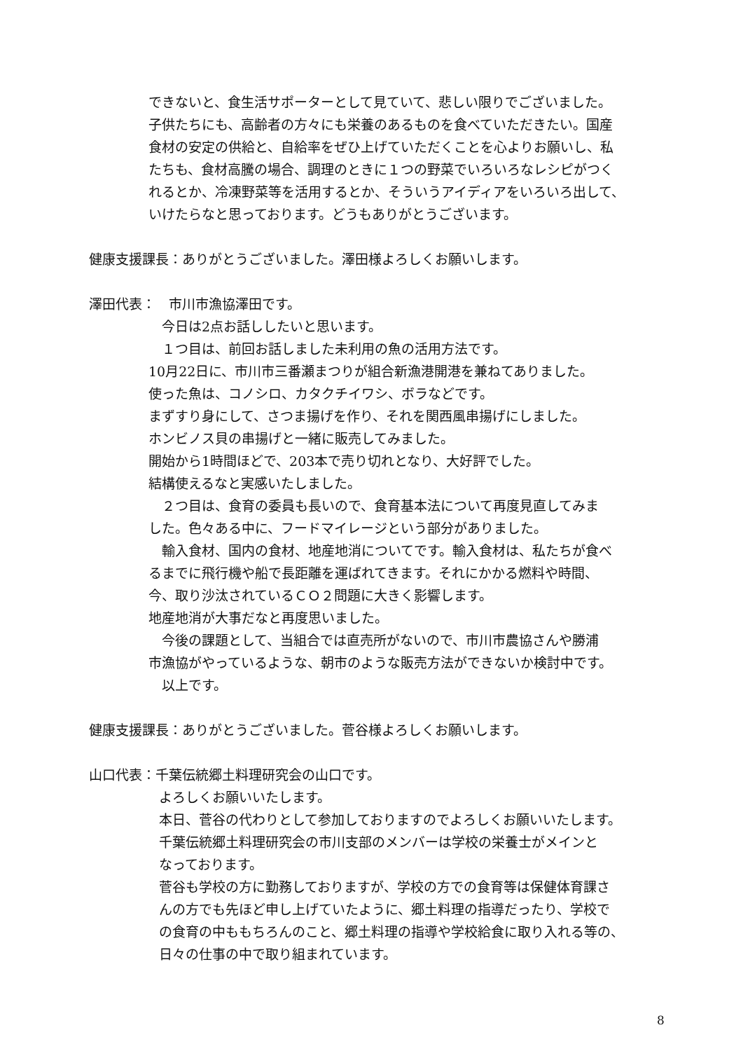できないと、食生活サポーターとして見ていて、悲しい限りでございました。
子供たちにも、高齢者の方々にも栄養のあるものを食べていただきたい。国産
食材の安定の供給と、自給率をぜひ上げていただくことを心よりお願いし、私
たちも、食材高騰の場合、調理のときに１つの野菜でいろいろなレシピがつく
れるとか、冷凍野菜等を活用するとか、そういうアイディアをいろいろ出して、
いけたらなと思っております。どうもありがとうございます。
健康支援課長：ありがとうございました。澤田様よろしくお願いします。
澤田代表：　市川市漁協澤田です。
　今日は2点お話ししたいと思います。
　１つ目は、前回お話しました未利用の魚の活用方法です。
10月22日に、市川市三番瀬まつりが組合新漁港開港を兼ねてありました。
使った魚は、コノシロ、カタクチイワシ、ボラなどです。
まずすり身にして、さつま揚げを作り、それを関西風串揚げにしました。
ホンビノス貝の串揚げと一緒に販売してみました。
開始から1時間ほどで、203本で売り切れとなり、大好評でした。
結構使えるなと実感いたしました。
　２つ目は、食育の委員も長いので、食育基本法について再度見直してみま
した。色々ある中に、フードマイレージという部分がありました。
　輸入食材、国内の食材、地産地消についてです。輸入食材は、私たちが食べ
るまでに飛行機や船で長距離を運ばれてきます。それにかかる燃料や時間、
今、取り沙汰されているＣＯ２問題に大きく影響します。
地産地消が大事だなと再度思いました。
　今後の課題として、当組合では直売所がないので、市川市農協さんや勝浦
市漁協がやっているような、朝市のような販売方法ができないか検討中です。
　以上です。
健康支援課長：ありがとうございました。菅谷様よろしくお願いします。
山口代表：千葉伝統郷土料理研究会の山口です。
よろしくお願いいたします。
本日、菅谷の代わりとして参加しておりますのでよろしくお願いいたします。
千葉伝統郷土料理研究会の市川支部のメンバーは学校の栄養士がメインと
なっております。
菅谷も学校の方に勤務しておりますが、学校の方での食育等は保健体育課さ
んの方でも先ほど申し上げていたように、郷土料理の指導だったり、学校で
の食育の中ももちろんのこと、郷土料理の指導や学校給食に取り入れる等の、
日々の仕事の中で取り組まれています。
8